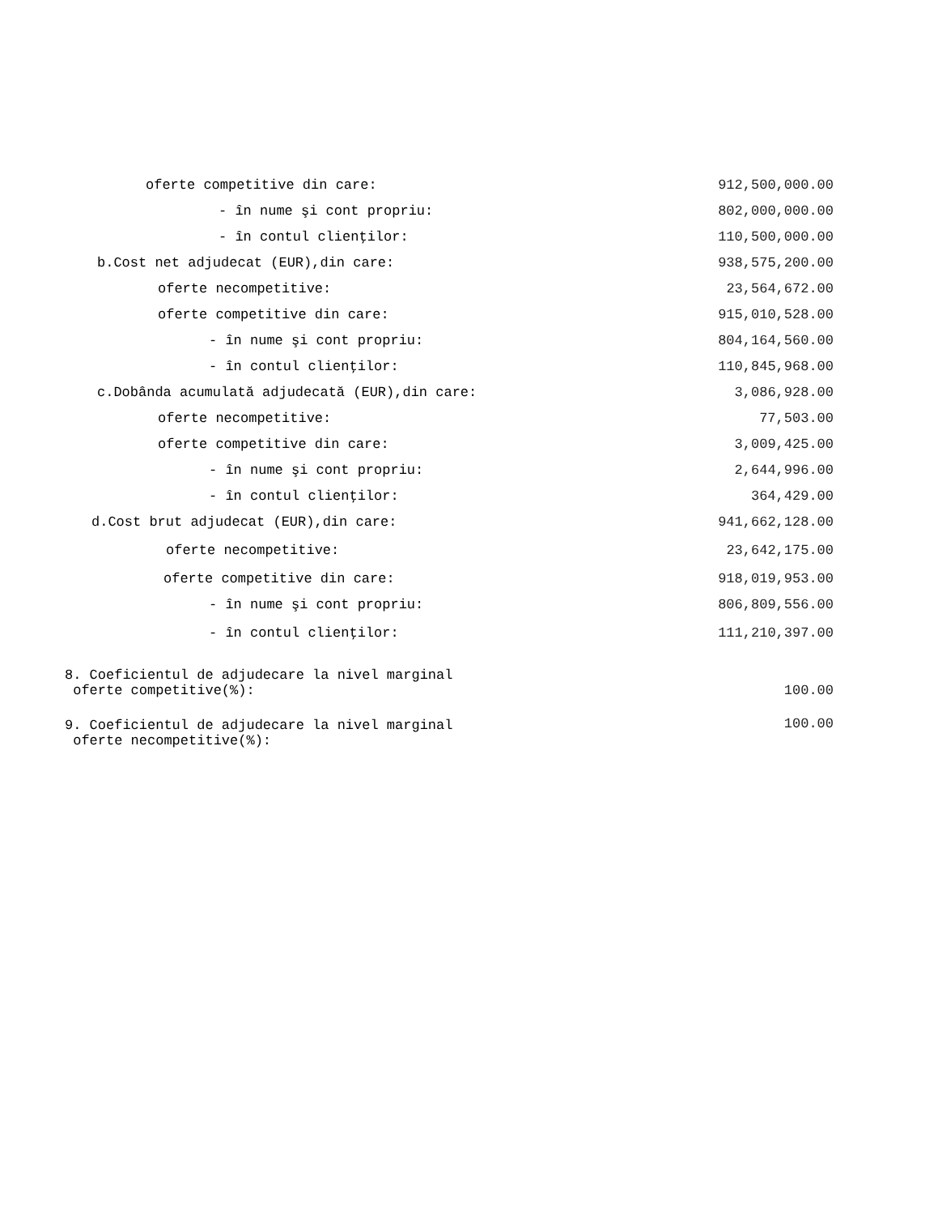| oferte competitive din care: | 912,500,000.00 |
| - în nume şi cont propriu: | 802,000,000.00 |
| - în contul clienţilor: | 110,500,000.00 |
| b.Cost net adjudecat (EUR),din care: | 938,575,200.00 |
| oferte necompetitive: | 23,564,672.00 |
| oferte competitive din care: | 915,010,528.00 |
| - în nume şi cont propriu: | 804,164,560.00 |
| - în contul clienţilor: | 110,845,968.00 |
| c.Dobânda acumulată adjudecată (EUR),din care: | 3,086,928.00 |
| oferte necompetitive: | 77,503.00 |
| oferte competitive din care: | 3,009,425.00 |
| - în nume şi cont propriu: | 2,644,996.00 |
| - în contul clienţilor: | 364,429.00 |
| d.Cost brut adjudecat (EUR),din care: | 941,662,128.00 |
| oferte necompetitive: | 23,642,175.00 |
| oferte competitive din care: | 918,019,953.00 |
| - în nume şi cont propriu: | 806,809,556.00 |
| - în contul clienţilor: | 111,210,397.00 |
| 8. Coeficientul de adjudecare la nivel marginal oferte competitive(%): | 100.00 |
| 9. Coeficientul de adjudecare la nivel marginal oferte necompetitive(%): | 100.00 |